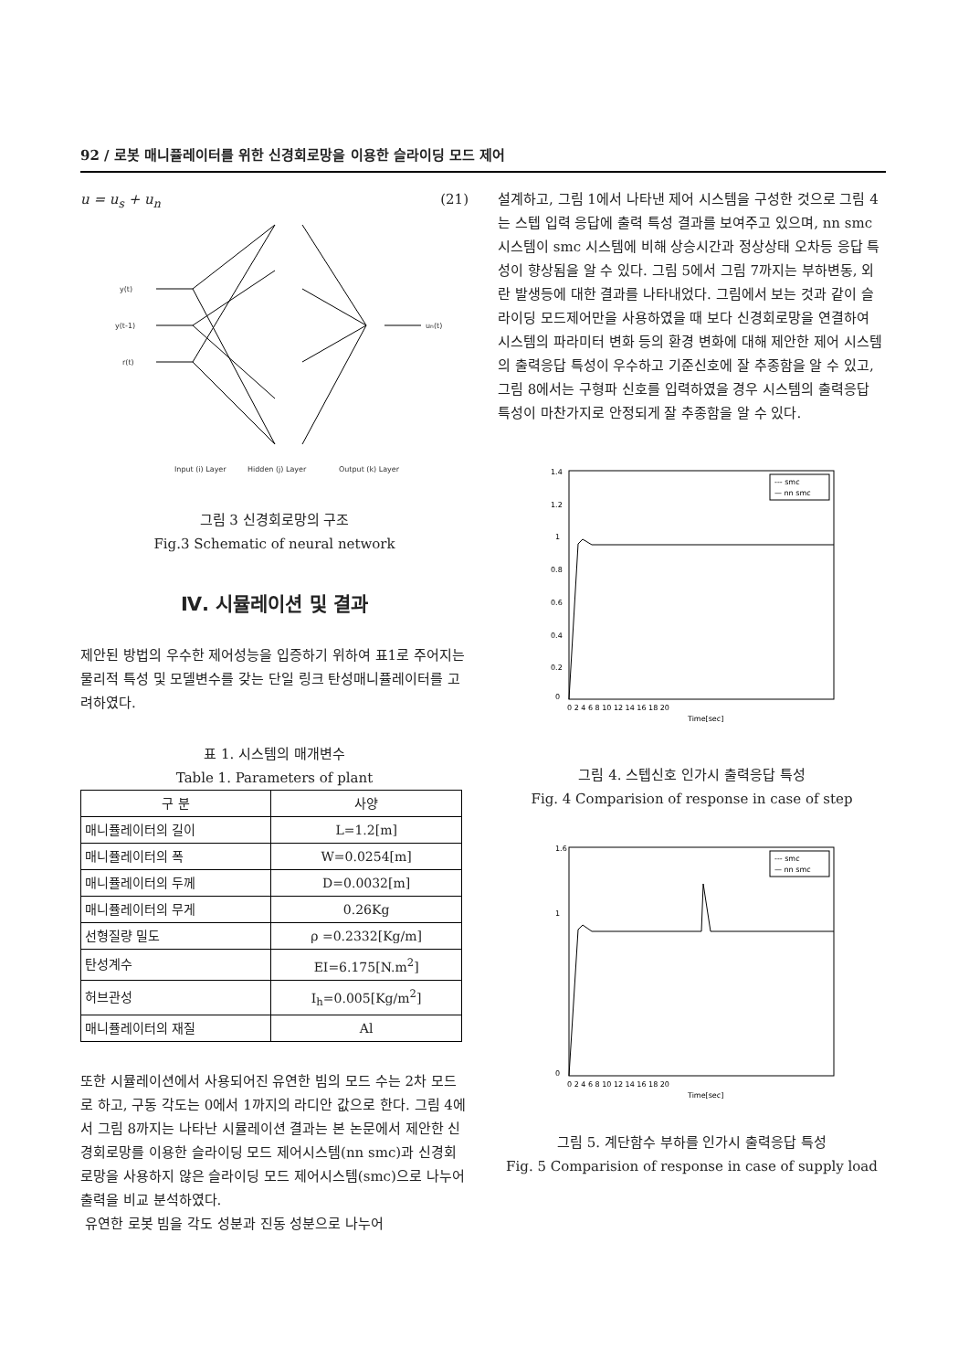92 / 로봇 매니퓰레이터를 위한 신경회로망을 이용한 슬라이딩 모드 제어
u = u<sub>s</sub> + u<sub>n</sub> (21)
y(t)
y(t-1)
r(t)
un(t)
Input (i) Layer
Hidden (j) Layer
Output (k) Layer
그림 3 신경회로망의 구조
Fig.3 Schematic of neural network
Ⅳ. 시뮬레이션 및 결과
제안된 방법의 우수한 제어성능을 입증하기 위하여 표1로 주어지는 물리적 특성 및 모델변수를 갖는 단일 링크 탄성매니퓰레이터를 고려하였다.
표 1. 시스템의 매개변수
Table 1. Parameters of plant
| 구 분 | 사양 |
| --- | --- |
| 매니퓰레이터의 길이 | L=1.2[m] |
| 매니퓰레이터의 폭 | W=0.0254[m] |
| 매니퓰레이터의 두께 | D=0.0032[m] |
| 매니퓰레이터의 무게 | 0.26Kg |
| 선형질량 밀도 | ρ =0.2332[Kg/m] |
| 탄성계수 | EI=6.175[N.m<sup>2</sup>] |
| 허브관성 | I<sub>h</sub>=0.005[Kg/m<sup>2</sup>] |
| 매니퓰레이터의 재질 | Al |
또한 시뮬레이션에서 사용되어진 유연한 빔의 모드 수는 2차 모드로 하고, 구동 각도는 0에서 1까지의 라디안 값으로 한다. 그림 4에서 그림 8까지는 나타난 시뮬레이션 결과는 본 논문에서 제안한 신경회로망를 이용한 슬라이딩 모드 제어시스템(nn smc)과 신경회로망을 사용하지 않은 슬라이딩 모드 제어시스템(smc)으로 나누어 출력을 비교 분석하였다.
유연한 로봇 빔을 각도 성분과 진동 성분으로 나누어
설계하고, 그림 1에서 나타낸 제어 시스템을 구성한 것으로 그림 4는 스텝 입력 응답에 출력 특성 결과를 보여주고 있으며, nn smc 시스템이 smc 시스템에 비해 상승시간과 정상상태 오차등 응답 특성이 향상됨을 알 수 있다. 그림 5에서 그림 7까지는 부하변동, 외란 발생등에 대한 결과를 나타내었다. 그림에서 보는 것과 같이 슬라이딩 모드제어만을 사용하였을 때 보다 신경회로망을 연결하여 시스템의 파라미터 변화 등의 환경 변화에 대해 제안한 제어 시스템의 출력응답 특성이 우수하고 기준신호에 잘 추종함을 알 수 있고, 그림 8에서는 구형파 신호를 입력하였을 경우 시스템의 출력응답 특성이 마찬가지로 안정되게 잘 추종함을 알 수 있다.
1.4
1.2
1
0.8
0.6
0.4
0.2
0
0 2 4 6 8 10 12 14 16 18 20
Time[sec]
--- smc
— nn smc
그림 4. 스텝신호 인가시 출력응답 특성
Fig. 4 Comparision of response in case of step
1.6
1
0
0 2 4 6 8 10 12 14 16 18 20
Time[sec]
--- smc
— nn smc
그림 5. 계단함수 부하를 인가시 출력응답 특성
Fig. 5 Comparision of response in case of supply load